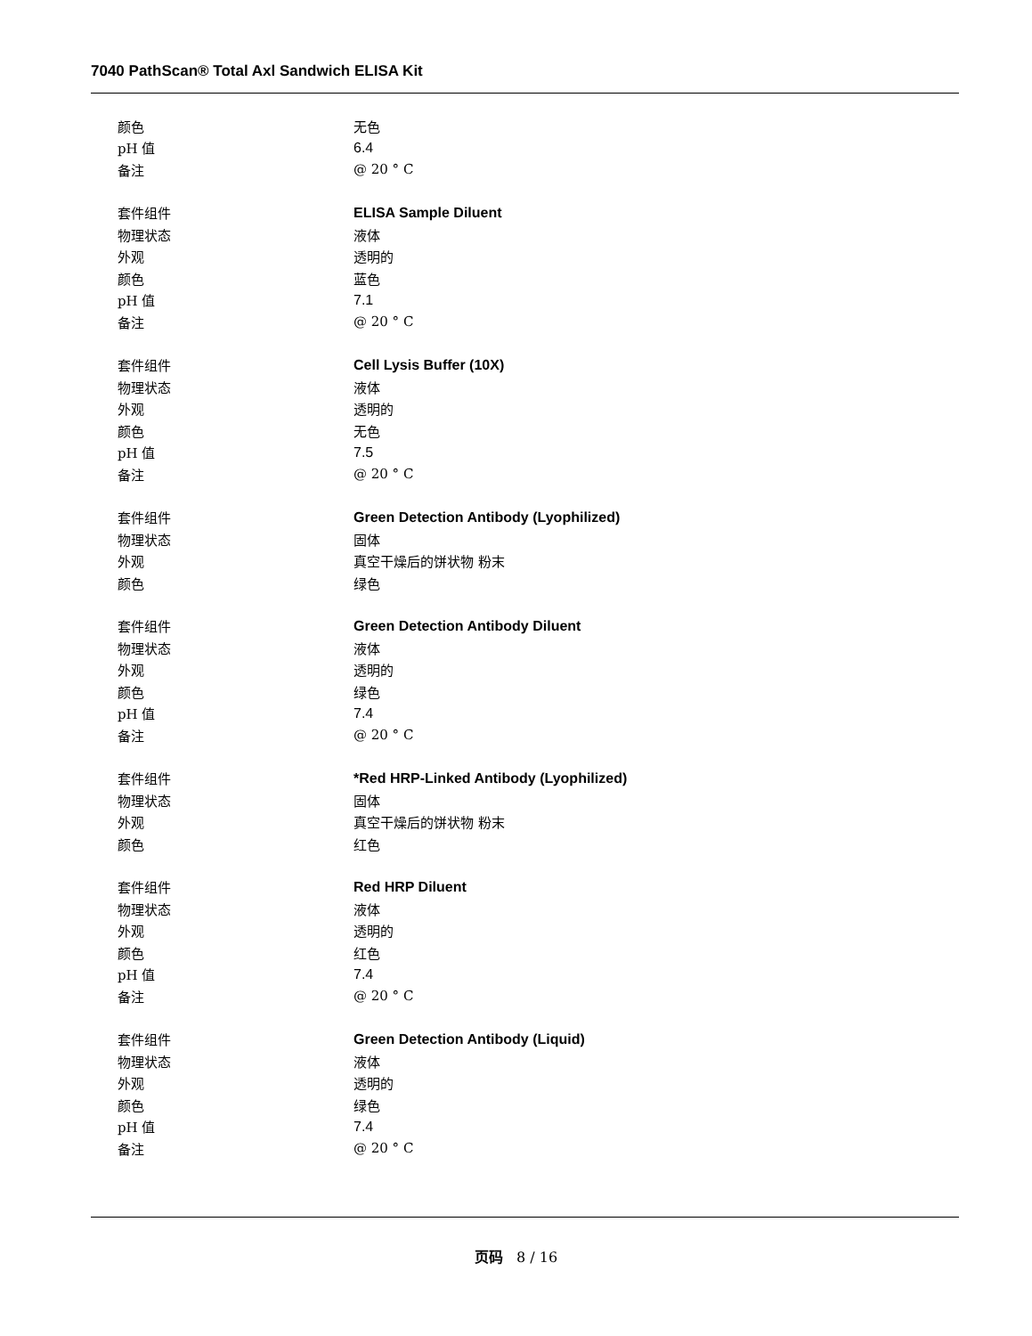7040 PathScan® Total Axl Sandwich ELISA Kit
| 颜色 | 无色 |
| pH 值 | 6.4 |
| 备注 | @ 20 ° C |
| 套件组件 | ELISA Sample Diluent |
| 物理状态 | 液体 |
| 外观 | 透明的 |
| 颜色 | 蓝色 |
| pH 值 | 7.1 |
| 备注 | @ 20 ° C |
| 套件组件 | Cell Lysis Buffer (10X) |
| 物理状态 | 液体 |
| 外观 | 透明的 |
| 颜色 | 无色 |
| pH 值 | 7.5 |
| 备注 | @ 20 ° C |
| 套件组件 | Green Detection Antibody (Lyophilized) |
| 物理状态 | 固体 |
| 外观 | 真空干燥后的饼状物 粉末 |
| 颜色 | 绿色 |
| 套件组件 | Green Detection Antibody Diluent |
| 物理状态 | 液体 |
| 外观 | 透明的 |
| 颜色 | 绿色 |
| pH 值 | 7.4 |
| 备注 | @ 20 ° C |
| 套件组件 | *Red HRP-Linked Antibody (Lyophilized) |
| 物理状态 | 固体 |
| 外观 | 真空干燥后的饼状物 粉末 |
| 颜色 | 红色 |
| 套件组件 | Red HRP Diluent |
| 物理状态 | 液体 |
| 外观 | 透明的 |
| 颜色 | 红色 |
| pH 值 | 7.4 |
| 备注 | @ 20 ° C |
| 套件组件 | Green Detection Antibody (Liquid) |
| 物理状态 | 液体 |
| 外观 | 透明的 |
| 颜色 | 绿色 |
| pH 值 | 7.4 |
| 备注 | @ 20 ° C |
页码 8 / 16